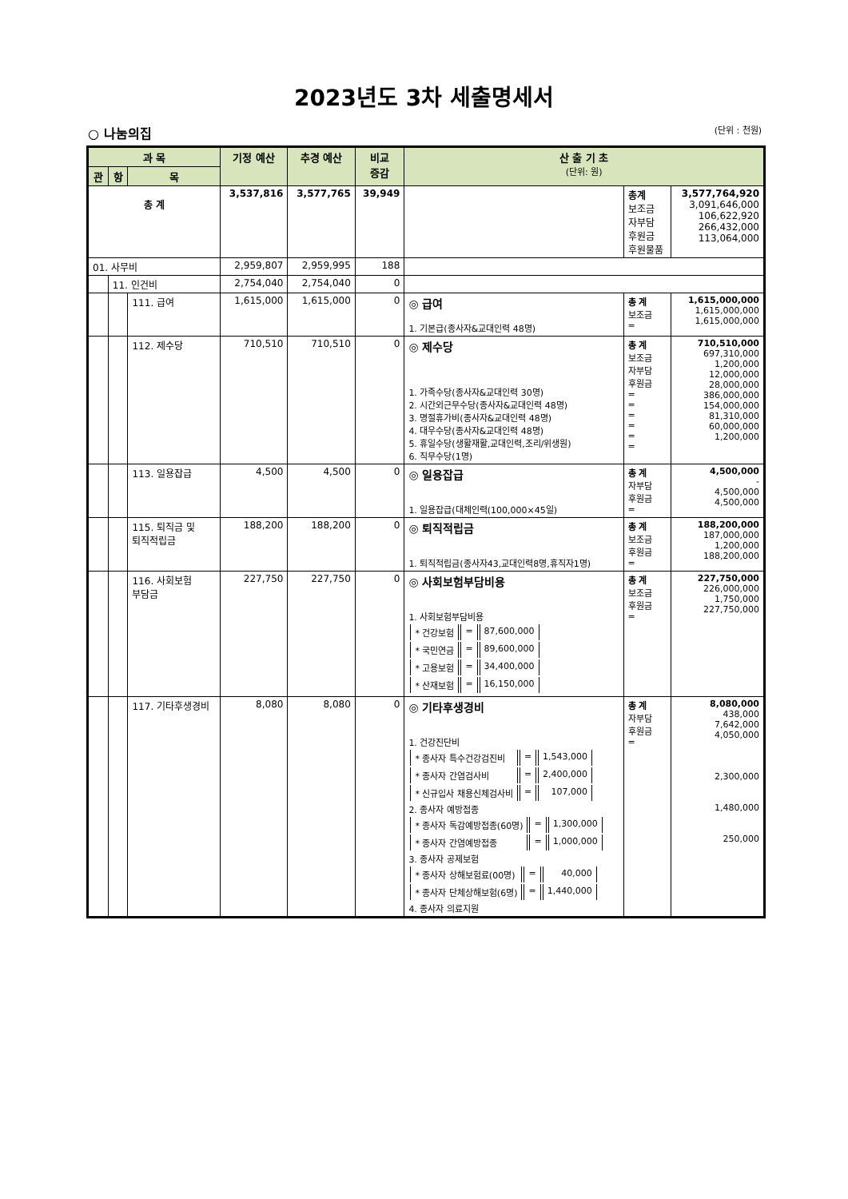2023년도 3차 세출명세서
○ 나눔의집 (단위 : 천원)
| 과 목 | | | 기정 예산 | 추경 예산 | 비교 증감 | 산 출 기 초 (단위: 원) | | |
| --- | --- | --- | --- | --- | --- | --- | --- | --- |
| 관 | 항 | 목 | | | | | | |
| 총 계 | | | 3,537,816 | 3,577,765 | 39,949 | | 총계 보조금 자부담 후원금 후원물품 | 3,577,764,920 3,091,646,000 106,622,920 266,432,000 113,064,000 |
| 01. 사무비 | | | 2,959,807 | 2,959,995 | 188 | | | |
| | 11. 인건비 | | 2,754,040 | 2,754,040 | 0 | | | |
| | | 111. 급여 | 1,615,000 | 1,615,000 | 0 | ◎ 급여 1. 기본급(종사자&교대인력 48명) | 총 계 보조금 = | 1,615,000,000 1,615,000,000 1,615,000,000 |
| | | 112. 제수당 | 710,510 | 710,510 | 0 | ◎ 제수당 1. 가족수당(종사자&교대인력 30명) 2. 시간외근무수당(종사자&교대인력 48명) 3. 명절휴가비(종사자&교대인력 48명) 4. 대우수당(종사자&교대인력 48명) 5. 휴일수당(생활재활,교대인력,조리/위생원) 6. 직무수당(1명) | 총 계 보조금 자부담 후원금 = = = = = = | 710,510,000 697,310,000 1,200,000 12,000,000 28,000,000 386,000,000 154,000,000 81,310,000 60,000,000 1,200,000 |
| | | 113. 일용잡급 | 4,500 | 4,500 | 0 | ◎ 일용잡급 1. 일용잡급(대체인력(100,000×45일) | 총 계 자부담 후원금 = | 4,500,000 - 4,500,000 4,500,000 |
| | | 115. 퇴직금 및 퇴직적립금 | 188,200 | 188,200 | 0 | ◎ 퇴직적립금 1. 퇴직적립금(종사자43,교대인력8명,휴직자1명) | 총 계 보조금 후원금 = | 188,200,000 187,000,000 1,200,000 188,200,000 |
| | | 116. 사회보험 부담금 | 227,750 | 227,750 | 0 | ◎ 사회보험부담비용 1. 사회보험부담비용 / * 건강보험 / = / 87,600,000 / / * 국민연금 / = / 89,600,000 / / * 고용보험 / = / 34,400,000 / / * 산재보험 / = / 16,150,000 / | 총 계 보조금 후원금 = | 227,750,000 226,000,000 1,750,000 227,750,000 |
| | | 117. 기타후생경비 | 8,080 | 8,080 | 0 | ◎ 기타후생경비 1. 건강진단비 / * 종사자 특수건강검진비 / = / 1,543,000 / / * 종사자 간염검사비 / = / 2,400,000 / / * 신규입사 채용신체검사비 / = / 107,000 / 2. 종사자 예방접종 / * 종사자 독감예방접종(60명) / = / 1,300,000 / / * 종사자 간염예방접종 / = / 1,000,000 / 3. 종사자 공제보험 / * 종사자 상해보험료(00명) / = / 40,000 / / * 종사자 단체상해보험(6명) / = / 1,440,000 / 4. 종사자 의료지원 | 총 계 자부담 후원금 = | 8,080,000 438,000 7,642,000 4,050,000 2,300,000 1,480,000 250,000 |